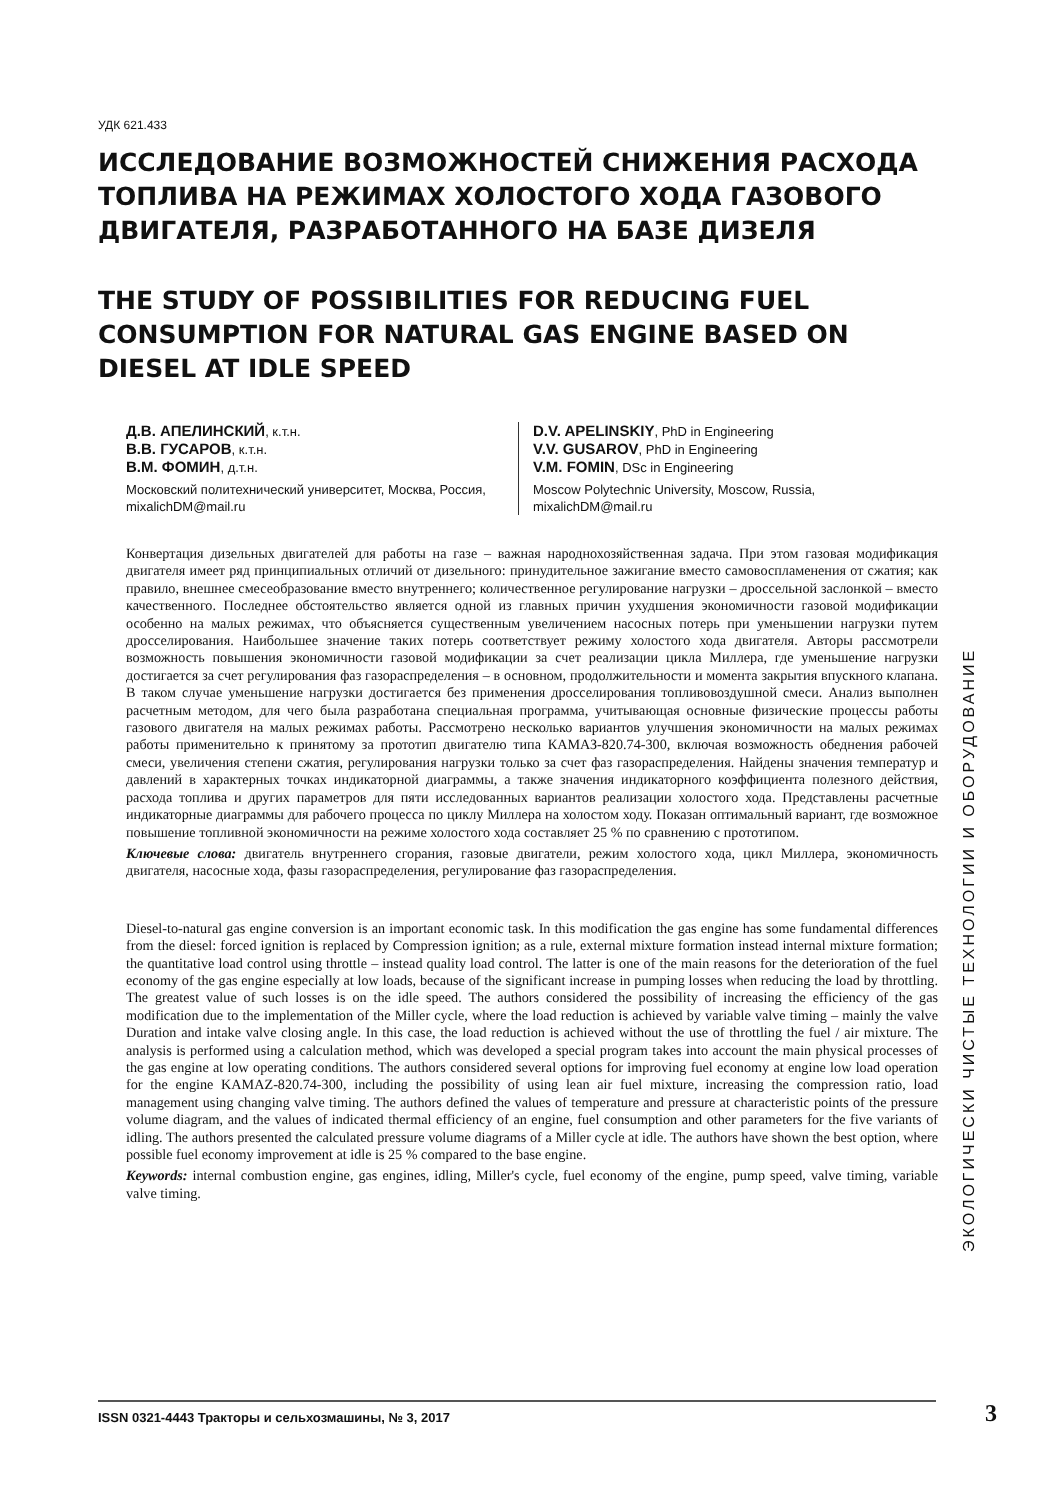УДК 621.433
ИССЛЕДОВАНИЕ ВОЗМОЖНОСТЕЙ СНИЖЕНИЯ РАСХОДА ТОПЛИВА НА РЕЖИМАХ ХОЛОСТОГО ХОДА ГАЗОВОГО ДВИГАТЕЛЯ, РАЗРАБОТАННОГО НА БАЗЕ ДИЗЕЛЯ
THE STUDY OF POSSIBILITIES FOR REDUCING FUEL CONSUMPTION FOR NATURAL GAS ENGINE BASED ON DIESEL AT IDLE SPEED
Д.В. АПЕЛИНСКИЙ, к.т.н.
В.В. ГУСАРОВ, к.т.н.
В.М. ФОМИН, д.т.н.
Московский политехнический университет, Москва, Россия, mixalichDM@mail.ru
D.V. APELINSKIY, PhD in Engineering
V.V. GUSAROV, PhD in Engineering
V.M. FOMIN, DSc in Engineering
Moscow Polytechnic University, Moscow, Russia, mixalichDM@mail.ru
Конвертация дизельных двигателей для работы на газе – важная народнохозяйственная задача. При этом газовая модификация двигателя имеет ряд принципиальных отличий от дизельного: принудительное зажигание вместо самовоспламенения от сжатия; как правило, внешнее смесеобразование вместо внутреннего; количественное регулирование нагрузки – дроссельной заслонкой – вместо качественного. Последнее обстоятельство является одной из главных причин ухудшения экономичности газовой модификации особенно на малых режимах, что объясняется существенным увеличением насосных потерь при уменьшении нагрузки путем дросселирования. Наибольшее значение таких потерь соответствует режиму холостого хода двигателя. Авторы рассмотрели возможность повышения экономичности газовой модификации за счет реализации цикла Миллера, где уменьшение нагрузки достигается за счет регулирования фаз газораспределения – в основном, продолжительности и момента закрытия впускного клапана. В таком случае уменьшение нагрузки достигается без применения дросселирования топливовоздушной смеси. Анализ выполнен расчетным методом, для чего была разработана специальная программа, учитывающая основные физические процессы работы газового двигателя на малых режимах работы. Рассмотрено несколько вариантов улучшения экономичности на малых режимах работы применительно к принятому за прототип двигателю типа КАМАЗ-820.74-300, включая возможность обеднения рабочей смеси, увеличения степени сжатия, регулирования нагрузки только за счет фаз газораспределения. Найдены значения температур и давлений в характерных точках индикаторной диаграммы, а также значения индикаторного коэффициента полезного действия, расхода топлива и других параметров для пяти исследованных вариантов реализации холостого хода. Представлены расчетные индикаторные диаграммы для рабочего процесса по циклу Миллера на холостом ходу. Показан оптимальный вариант, где возможное повышение топливной экономичности на режиме холостого хода составляет 25 % по сравнению с прототипом.
Ключевые слова: двигатель внутреннего сгорания, газовые двигатели, режим холостого хода, цикл Миллера, экономичность двигателя, насосные хода, фазы газораспределения, регулирование фаз газораспределения.
Diesel-to-natural gas engine conversion is an important economic task. In this modification the gas engine has some fundamental differences from the diesel: forced ignition is replaced by Compression ignition; as a rule, external mixture formation instead internal mixture formation; the quantitative load control using throttle – instead quality load control. The latter is one of the main reasons for the deterioration of the fuel economy of the gas engine especially at low loads, because of the significant increase in pumping losses when reducing the load by throttling. The greatest value of such losses is on the idle speed. The authors considered the possibility of increasing the efficiency of the gas modification due to the implementation of the Miller cycle, where the load reduction is achieved by variable valve timing – mainly the valve Duration and intake valve closing angle. In this case, the load reduction is achieved without the use of throttling the fuel / air mixture. The analysis is performed using a calculation method, which was developed a special program takes into account the main physical processes of the gas engine at low operating conditions. The authors considered several options for improving fuel economy at engine low load operation for the engine KAMAZ-820.74-300, including the possibility of using lean air fuel mixture, increasing the compression ratio, load management using changing valve timing. The authors defined the values of temperature and pressure at characteristic points of the pressure volume diagram, and the values of indicated thermal efficiency of an engine, fuel consumption and other parameters for the five variants of idling. The authors presented the calculated pressure volume diagrams of a Miller cycle at idle. The authors have shown the best option, where possible fuel economy improvement at idle is 25 % compared to the base engine.
Keywords: internal combustion engine, gas engines, idling, Miller's cycle, fuel economy of the engine, pump speed, valve timing, variable valve timing.
ЭКОЛОГИЧЕСКИ ЧИСТЫЕ ТЕХНОЛОГИИ И ОБОРУДОВАНИЕ
ISSN 0321-4443 Тракторы и сельхозмашины, № 3, 2017 3